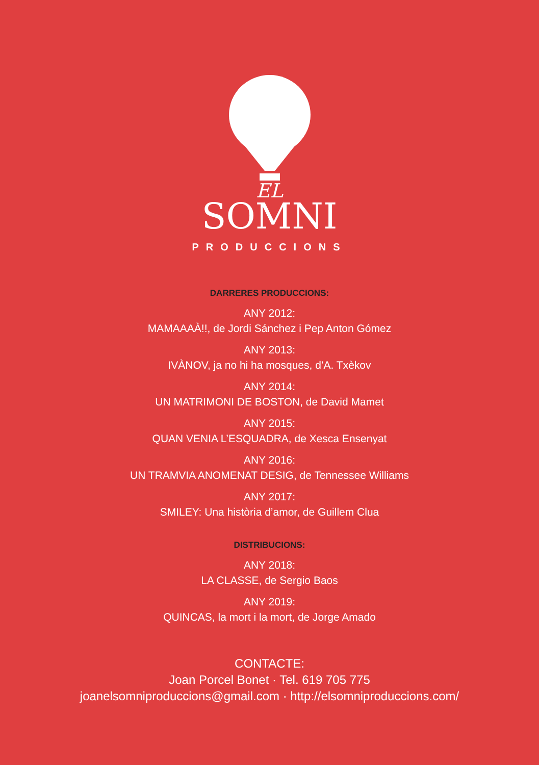EL
SOMNI
PRODUCCIONS
DARRERES PRODUCCIONS:
ANY 2012:
MAMAAAÀ!!, de Jordi Sánchez i Pep Anton Gómez
ANY 2013:
IVÀNOV, ja no hi ha mosques, d’A. Txèkov
ANY 2014:
UN MATRIMONI DE BOSTON, de David Mamet
ANY 2015:
QUAN VENIA L’ESQUADRA, de Xesca Ensenyat
ANY 2016:
UN TRAMVIA ANOMENAT DESIG, de Tennessee Williams
ANY 2017:
SMILEY: Una història d’amor, de Guillem Clua
DISTRIBUCIONS:
ANY 2018:
LA CLASSE, de Sergio Baos
ANY 2019:
QUINCAS, la mort i la mort, de Jorge Amado
CONTACTE:
Joan Porcel Bonet · Tel. 619 705 775
joanelsomniproduccions@gmail.com · http://elsomniproduccions.com/